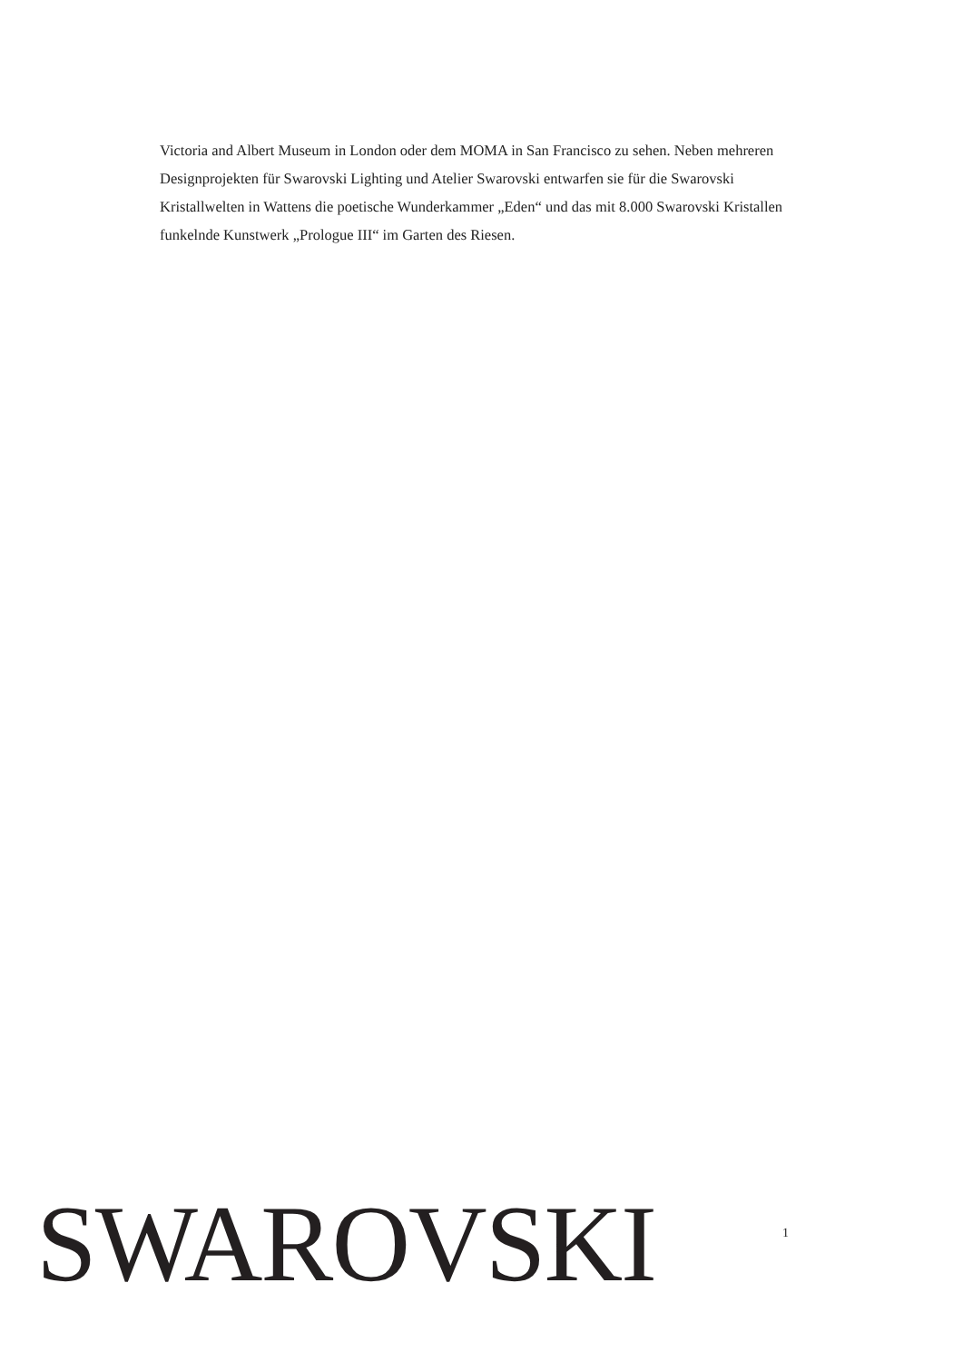Victoria and Albert Museum in London oder dem MOMA in San Francisco zu sehen. Neben mehreren Designprojekten für Swarovski Lighting und Atelier Swarovski entwarfen sie für die Swarovski Kristallwelten in Wattens die poetische Wunderkammer „Eden“ und das mit 8.000 Swarovski Kristallen funkelnde Kunstwerk „Prologue III“ im Garten des Riesen.
SWAROVSKI
1